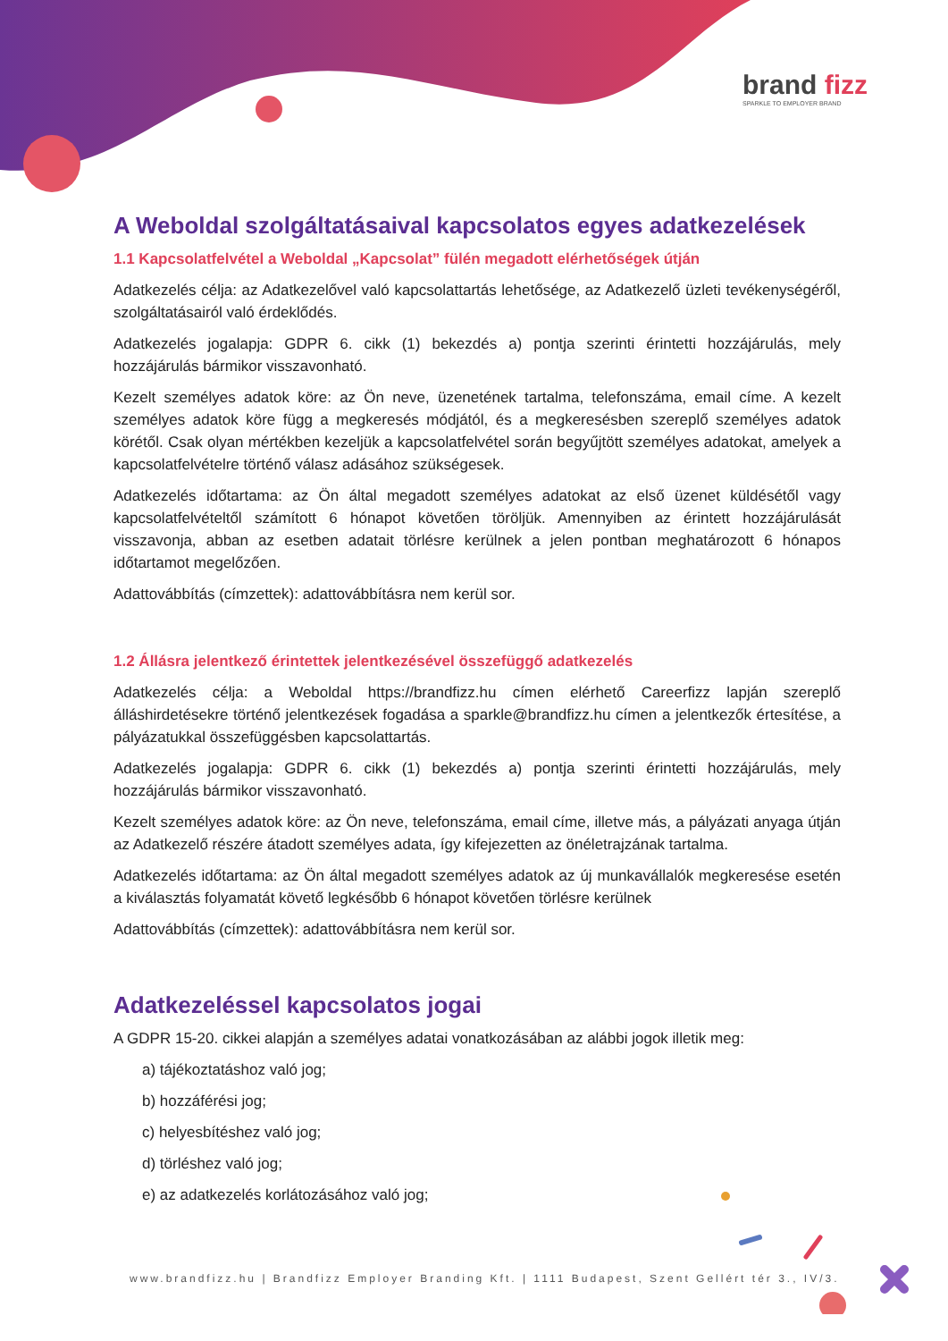brand fizz
SPARKLE TO EMPLOYER BRAND
A Weboldal szolgáltatásaival kapcsolatos egyes adatkezelések
1.1 Kapcsolatfelvétel a Weboldal „Kapcsolat” fülén megadott elérhetőségek útján
Adatkezelés célja: az Adatkezelővel való kapcsolattartás lehetősége, az Adatkezelő üzleti tevékenységéről, szolgáltatásairól való érdeklődés.
Adatkezelés jogalapja: GDPR 6. cikk (1) bekezdés a) pontja szerinti érintetti hozzájárulás, mely hozzájárulás bármikor visszavonható.
Kezelt személyes adatok köre: az Ön neve, üzenetének tartalma, telefonszáma, email címe. A kezelt személyes adatok köre függ a megkeresés módjától, és a megkeresésben szereplő személyes adatok körétől. Csak olyan mértékben kezeljük a kapcsolatfelvétel során begyűjtött személyes adatokat, amelyek a kapcsolatfelvételre történő válasz adásához szükségesek.
Adatkezelés időtartama: az Ön által megadott személyes adatokat az első üzenet küldésétől vagy kapcsolatfelvételtől számított 6 hónapot követően töröljük. Amennyiben az érintett hozzájárulását visszavonja, abban az esetben adatait törlésre kerülnek a jelen pontban meghatározott 6 hónapos időtartamot megelőzően.
Adattovábbítás (címzettek): adattovábbításra nem kerül sor.
1.2 Állásra jelentkező érintettek jelentkezésével összefüggő adatkezelés
Adatkezelés célja: a Weboldal https://brandfizz.hu címen elérhető Careerfizz lapján szereplő álláshirdetésekre történő jelentkezések fogadása a sparkle@brandfizz.hu címen a jelentkezők értesítése, a pályázatukkal összefüggésben kapcsolattartás.
Adatkezelés jogalapja: GDPR 6. cikk (1) bekezdés a) pontja szerinti érintetti hozzájárulás, mely hozzájárulás bármikor visszavonható.
Kezelt személyes adatok köre: az Ön neve, telefonszáma, email címe, illetve más, a pályázati anyaga útján az Adatkezelő részére átadott személyes adata, így kifejezetten az önéletrajzának tartalma.
Adatkezelés időtartama: az Ön által megadott személyes adatok az új munkavállalók megkeresése esetén a kiválasztás folyamatát követő legkésőbb 6 hónapot követően törlésre kerülnek
Adattovábbítás (címzettek): adattovábbításra nem kerül sor.
Adatkezeléssel kapcsolatos jogai
A GDPR 15-20. cikkei alapján a személyes adatai vonatkozásában az alábbi jogok illetik meg:
a) tájékoztatáshoz való jog;
b) hozzáférési jog;
c) helyesbítéshez való jog;
d) törléshez való jog;
e) az adatkezelés korlátozásához való jog;
www.brandfizz.hu | Brandfizz Employer Branding Kft. | 1111 Budapest, Szent Gellért tér 3., IV/3.